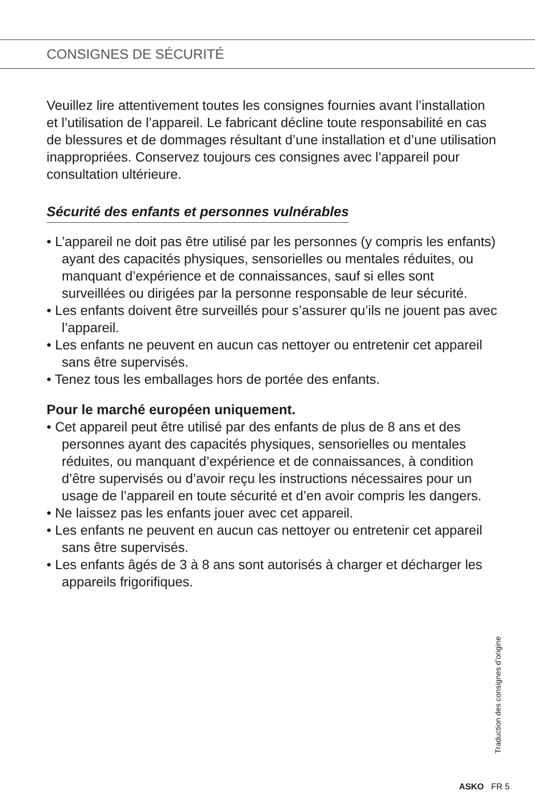CONSIGNES DE SÉCURITÉ
Veuillez lire attentivement toutes les consignes fournies avant l’installation et l’utilisation de l’appareil. Le fabricant décline toute responsabilité en cas de blessures et de dommages résultant d’une installation et d’une utilisation inappropriées. Conservez toujours ces consignes avec l’appareil pour consultation ultérieure.
Sécurité des enfants et personnes vulnérables
• L’appareil ne doit pas être utilisé par les personnes (y compris les enfants) ayant des capacités physiques, sensorielles ou mentales réduites, ou manquant d’expérience et de connaissances, sauf si elles sont surveillées ou dirigées par la personne responsable de leur sécurité.
• Les enfants doivent être surveillés pour s’assurer qu’ils ne jouent pas avec l’appareil.
• Les enfants ne peuvent en aucun cas nettoyer ou entretenir cet appareil sans être supervisés.
• Tenez tous les emballages hors de portée des enfants.
Pour le marché européen uniquement.
• Cet appareil peut être utilisé par des enfants de plus de 8 ans et des personnes ayant des capacités physiques, sensorielles ou mentales réduites, ou manquant d’expérience et de connaissances, à condition d’être supervisés ou d’avoir reçu les instructions nécessaires pour un usage de l’appareil en toute sécurité et d’en avoir compris les dangers.
• Ne laissez pas les enfants jouer avec cet appareil.
• Les enfants ne peuvent en aucun cas nettoyer ou entretenir cet appareil sans être supervisés.
• Les enfants âgés de 3 à 8 ans sont autorisés à charger et décharger les appareils frigorifiques.
Traduction des consignes d’origine
ASKO FR 5